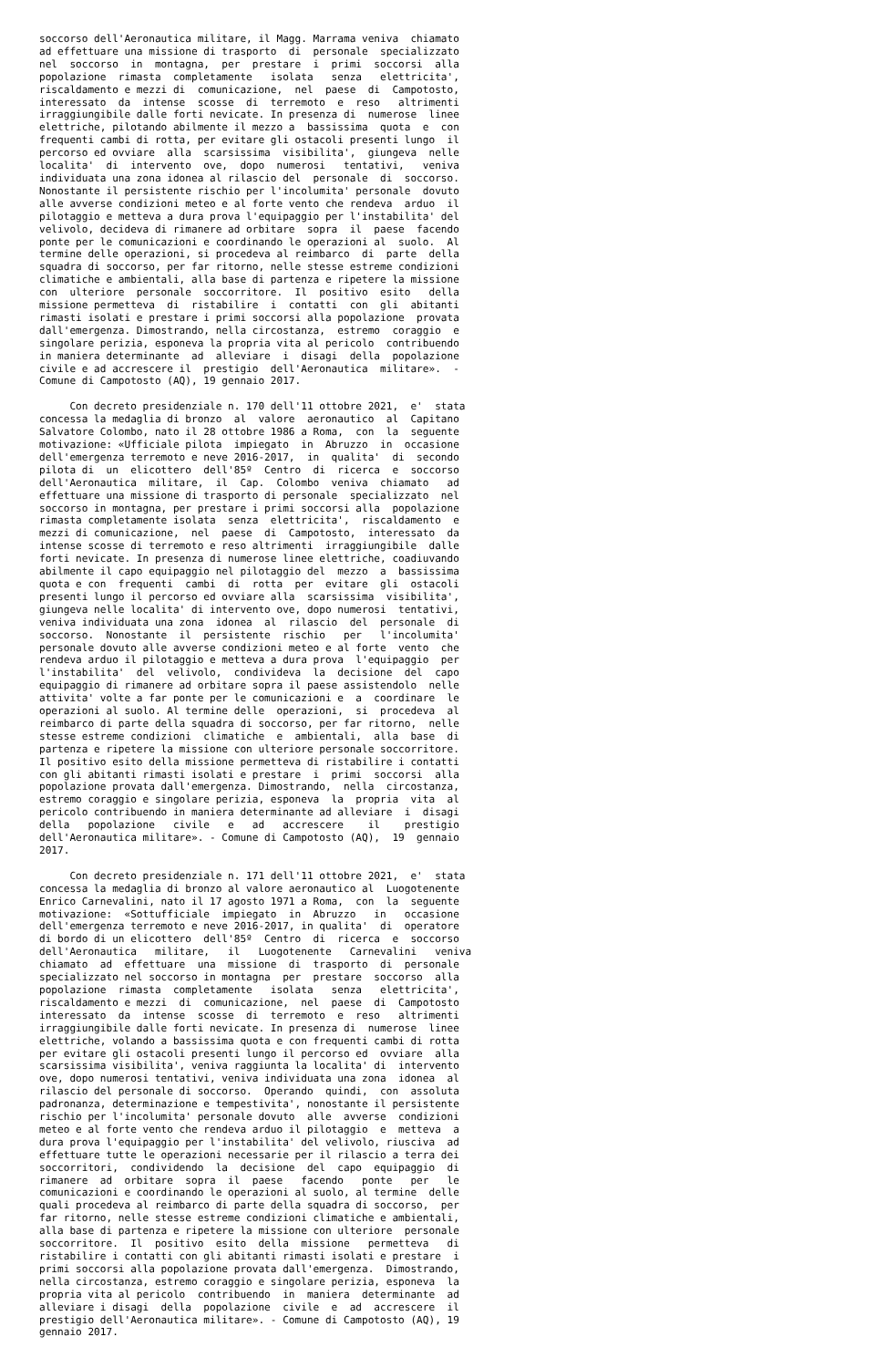soccorso dell'Aeronautica militare, il Magg. Marrama veniva  chiamato
ad effettuare una missione di trasporto  di  personale  specializzato
nel  soccorso  in  montagna,  per  prestare  i  primi  soccorsi  alla
popolazione  rimasta  completamente   isolata   senza   elettricita',
riscaldamento e mezzi di  comunicazione,  nel  paese  di  Campotosto,
interessato  da  intense  scosse  di  terremoto  e  reso   altrimenti
irraggiungibile dalle forti nevicate. In presenza di  numerose  linee
elettriche, pilotando abilmente il mezzo a  bassissima  quota  e  con
frequenti cambi di rotta, per evitare gli ostacoli presenti lungo  il
percorso ed ovviare  alla  scarsissima  visibilita',  giungeva  nelle
localita'  di  intervento  ove,  dopo  numerosi   tentativi,   veniva
individuata una zona idonea al rilascio del  personale  di  soccorso.
Nonostante il persistente rischio per l'incolumita' personale  dovuto
alle avverse condizioni meteo e al forte vento che rendeva  arduo  il
pilotaggio e metteva a dura prova l'equipaggio per l'instabilita' del
velivolo, decideva di rimanere ad orbitare  sopra  il  paese  facendo
ponte per le comunicazioni e coordinando le operazioni al  suolo.  Al
termine delle operazioni, si procedeva al reimbarco  di  parte  della
squadra di soccorso, per far ritorno, nelle stesse estreme condizioni
climatiche e ambientali, alla base di partenza e ripetere la missione
con  ulteriore  personale  soccorritore.  Il  positivo  esito   della
missione permetteva  di  ristabilire  i  contatti  con  gli  abitanti
rimasti isolati e prestare i primi soccorsi alla popolazione  provata
dall'emergenza. Dimostrando, nella circostanza,  estremo  coraggio  e
singolare perizia, esponeva la propria vita al pericolo  contribuendo
in maniera determinante  ad  alleviare  i  disagi  della  popolazione
civile e ad accrescere il  prestigio  dell'Aeronautica  militare».  -
Comune di Campotosto (AQ), 19 gennaio 2017.

     Con decreto presidenziale n. 170 dell'11 ottobre 2021,  e'  stata
concessa la medaglia di bronzo  al  valore  aeronautico  al  Capitano
Salvatore Colombo, nato il 28 ottobre 1986 a Roma,  con  la  seguente
motivazione: «Ufficiale pilota  impiegato  in  Abruzzo  in  occasione
dell'emergenza terremoto e neve 2016-2017,  in  qualita'  di  secondo
pilota di  un  elicottero  dell'85º  Centro  di  ricerca  e  soccorso
dell'Aeronautica  militare,  il  Cap.  Colombo  veniva  chiamato   ad
effettuare una missione di trasporto di personale  specializzato  nel
soccorso in montagna, per prestare i primi soccorsi alla  popolazione
rimasta completamente isolata  senza  elettricita',  riscaldamento  e
mezzi di comunicazione,  nel  paese  di  Campotosto,  interessato  da
intense scosse di terremoto e reso altrimenti  irraggiungibile  dalle
forti nevicate. In presenza di numerose linee elettriche, coadiuvando
abilmente il capo equipaggio nel pilotaggio del  mezzo  a  bassissima
quota e con  frequenti  cambi  di  rotta  per  evitare  gli  ostacoli
presenti lungo il percorso ed ovviare alla  scarsissima  visibilita',
giungeva nelle localita' di intervento ove, dopo numerosi  tentativi,
veniva individuata una zona  idonea  al  rilascio  del  personale  di
soccorso.  Nonostante  il  persistente  rischio   per   l'incolumita'
personale dovuto alle avverse condizioni meteo e al forte  vento  che
rendeva arduo il pilotaggio e metteva a dura prova  l'equipaggio  per
l'instabilita'  del  velivolo,  condivideva  la  decisione  del  capo
equipaggio di rimanere ad orbitare sopra il paese assistendolo  nelle
attivita' volte a far ponte per le comunicazioni e  a  coordinare  le
operazioni al suolo. Al termine delle  operazioni,  si  procedeva  al
reimbarco di parte della squadra di soccorso, per far ritorno,  nelle
stesse estreme condizioni  climatiche  e  ambientali,  alla  base  di
partenza e ripetere la missione con ulteriore personale soccorritore.
Il positivo esito della missione permetteva di ristabilire i contatti
con gli abitanti rimasti isolati e prestare  i  primi  soccorsi  alla
popolazione provata dall'emergenza. Dimostrando,  nella  circostanza,
estremo coraggio e singolare perizia, esponeva  la  propria  vita  al
pericolo contribuendo in maniera determinante ad alleviare  i  disagi
della   popolazione   civile   e   ad   accrescere    il    prestigio
dell'Aeronautica militare». - Comune di Campotosto (AQ),  19  gennaio
2017.

     Con decreto presidenziale n. 171 dell'11 ottobre 2021,  e'  stata
concessa la medaglia di bronzo al valore aeronautico al  Luogotenente
Enrico Carnevalini, nato il 17 agosto 1971 a Roma,  con  la  seguente
motivazione:  «Sottufficiale  impiegato  in  Abruzzo   in   occasione
dell'emergenza terremoto e neve 2016-2017, in qualita'  di  operatore
di bordo di un elicottero  dell'85º  Centro  di  ricerca  e  soccorso
dell'Aeronautica   militare,   il   Luogotenente   Carnevalini   veniva
chiamato  ad  effettuare  una  missione  di  trasporto  di  personale
specializzato nel soccorso in montagna  per  prestare  soccorso  alla
popolazione  rimasta  completamente   isolata   senza   elettricita',
riscaldamento e mezzi  di  comunicazione,  nel  paese  di  Campotosto
interessato  da  intense  scosse  di  terremoto  e  reso   altrimenti
irraggiungibile dalle forti nevicate. In presenza di  numerose  linee
elettriche, volando a bassissima quota e con frequenti cambi di rotta
per evitare gli ostacoli presenti lungo il percorso ed  ovviare  alla
scarsissima visibilita', veniva raggiunta la localita' di  intervento
ove, dopo numerosi tentativi, veniva individuata una zona  idonea  al
rilascio del personale di soccorso.  Operando  quindi,  con  assoluta
padronanza, determinazione e tempestivita', nonostante il persistente
rischio per l'incolumita' personale dovuto  alle  avverse  condizioni
meteo e al forte vento che rendeva arduo il pilotaggio  e  metteva  a
dura prova l'equipaggio per l'instabilita' del velivolo, riusciva  ad
effettuare tutte le operazioni necessarie per il rilascio a terra dei
soccorritori,  condividendo  la  decisione  del  capo  equipaggio  di
rimanere  ad  orbitare  sopra  il  paese   facendo   ponte   per   le
comunicazioni e coordinando le operazioni al suolo, al termine  delle
quali procedeva al reimbarco di parte della squadra di soccorso,  per
far ritorno, nelle stesse estreme condizioni climatiche e ambientali,
alla base di partenza e ripetere la missione con ulteriore  personale
soccorritore.  Il  positivo  esito  della  missione   permetteva   di
ristabilire i contatti con gli abitanti rimasti isolati e prestare  i
primi soccorsi alla popolazione provata dall'emergenza.  Dimostrando,
nella circostanza, estremo coraggio e singolare perizia, esponeva  la
propria vita al pericolo  contribuendo  in  maniera  determinante  ad
alleviare i disagi  della  popolazione  civile  e  ad  accrescere  il
prestigio dell'Aeronautica militare». - Comune di Campotosto (AQ), 19
gennaio 2017.